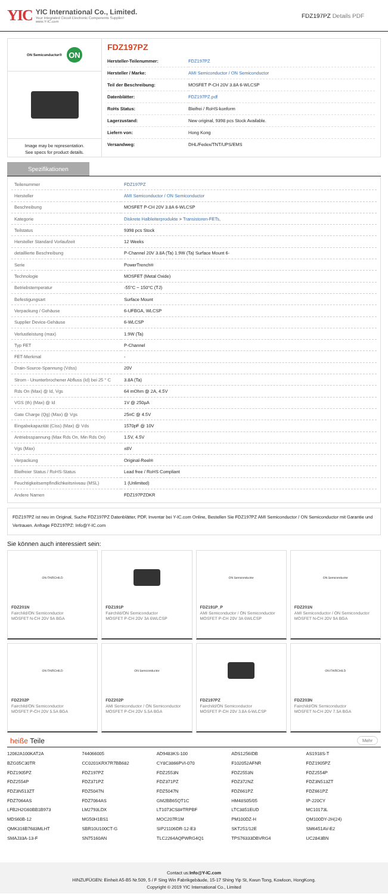YIC
YIC International Co., Limited.
Your Integrated Circuit Electronic Components Supplier!
www.Y-IC.com
FDZ197PZ Details PDF
ON Semiconductor®
ON
Image may be representation.
See specs for product details.
FDZ197PZ
| Hersteller-Teilenummer: | FDZ197PZ |
| Hersteller / Marke: | AMI Semiconductor / ON Semiconductor |
| Teil der Beschreibung: | MOSFET P-CH 20V 3.8A 6-WLCSP |
| Datenblätter: | FDZ197PZ.pdf |
| RoHs Status: | Bleifrei / RoHS-konform |
| Lagerzustand: | New original, 9398 pcs Stock Available. |
| Liefern von: | Hong Kong |
| Versandweg: | DHL/Fedex/TNT/UPS/EMS |
Spezifikationen
| Teilenummer | FDZ197PZ |
| Hersteller | AMI Semiconductor / ON Semiconductor |
| Beschreibung | MOSFET P-CH 20V 3.8A 6-WLCSP |
| Kategorie | Diskrete Halbleiterprodukte > Transistoren-FETs, |
| Teilstatus | 9398 pcs Stock |
| Hersteller Standard Vorlaufzeit | 12 Weeks |
| detaillierte Beschreibung | P-Channel 20V 3.8A (Ta) 1.9W (Ta) Surface Mount 6- |
| Serie | PowerTrench® |
| Technologie | MOSFET (Metal Oxide) |
| Betriebstemperatur | -55°C ~ 150°C (TJ) |
| Befestigungsart | Surface Mount |
| Verpackung / Gehäuse | 6-UFBGA, WLCSP |
| Supplier Device-Gehäuse | 6-WLCSP |
| Verlustleistung (max) | 1.9W (Ta) |
| Typ FET | P-Channel |
| FET-Merkmal | - |
| Drain-Source-Spannung (Vdss) | 20V |
| Strom - Ununterbrochener Abfluss (Id) bei 25 ° C | 3.8A (Ta) |
| Rds On (Max) @ Id, Vgs | 64 mOhm @ 2A, 4.5V |
| VGS (th) (Max) @ Id | 1V @ 250µA |
| Gate Charge (Qg) (Max) @ Vgs | 25nC @ 4.5V |
| Eingabekapazität (Ciss) (Max) @ Vds | 1570pF @ 10V |
| Antriebsspannung (Max Rds On, Min Rds On) | 1.5V, 4.5V |
| Vgs (Max) | ±8V |
| Verpackung | Original-Reel® |
| Bleifreier Status / RoHS-Status | Lead free / RoHS Compliant |
| Feuchtigkeitsempfindlichkeitsniveau (MSL) | 1 (Unlimited) |
| Andere Namen | FDZ197PZDKR |
FDZ197PZ ist neu im Original, Suche FDZ197PZ Datenblätter, PDF, Inventar bei Y-IC.com Online, Bestellen Sie FDZ197PZ AMI Semiconductor / ON Semiconductor mit Garantie und Vertrauen. Anfrage FDZ197PZ: Info@Y-IC.com
Sie können auch interessiert sein:
ON FAIRCHILD
FDZ201N
Fairchild/ON Semiconductor
MOSFET N-CH 20V 9A BGA
FDZ191P
Fairchild/ON Semiconductor
MOSFET P-CH 20V 3A 6WLCSP
ON Semiconductor
FDZ191P_P
AMI Semiconductor / ON Semiconductor
MOSFET P-CH 20V 3A 6WLCSP
ON Semiconductor
FDZ201N
AMI Semiconductor / ON Semiconductor
MOSFET N-CH 20V 9A BGA
ON FAIRCHILD
FDZ202P
Fairchild/ON Semiconductor
MOSFET P-CH 20V 5.5A BGA
ON Semiconductor
FDZ202P
AMI Semiconductor / ON Semiconductor
MOSFET P-CH 20V 5.5A BGA
FDZ197PZ
Fairchild/ON Semiconductor
MOSFET P-CH 20V 3.8A 6-WLCSP
ON FAIRCHILD
FDZ203N
Fairchild/ON Semiconductor
MOSFET N-CH 20V 7.5A BGA
heiße Teile
Mehr
12062A100KAT2A
744066005
AD9483KS-100
ADS1256IDB
AS1918S-T
BZG05C30TR
CC0201KRX7R7BB682
CY8C3866PVI-070
F102052AFNR
FDZ1905PZ
FDZ1905PZ
FDZ197PZ
FDZ2553N
FDZ2553N
FDZ2554P
FDZ2554P
FDZ371PZ
FDZ371PZ
FDZ372NZ
FDZ3N513ZT
FDZ3N513ZT
FDZ5047N
FDZ5047N
FDZ661PZ
FDZ661PZ
FDZ7064AS
FDZ7064AS
GM2BB65QT1C
HM48S05/05
IP-220CY
LFB2H2G60BB1B973
LM2793LDX
LT1073CS8#TRPBF
LTC3851EUD
MC10173L
MDS60B-12
MG50H1BS1
MOC207R1M
PM100DZ-H
QM100DY-2H(24)
QMK316B7683MLHT
SBR10U100CT-G
SIP21106DR-12-E3
SKT251/12E
SM6451AV-E2
SMAJ33A-13-F
SN75160AN
TLC2264AQPWRG4Q1
TPS76333DBVRG4
UC2843BN
Contact us:Info@Y-IC.com
HINZUFÜGEN: Einheit A5-B5 Nr.509, 5 / F Sing Win Fabrikgebäude, 15-17 Shing Yip St, Kwun Tong, Kowloon, HongKong.
Copyright © 2019 YIC International Co., Limited